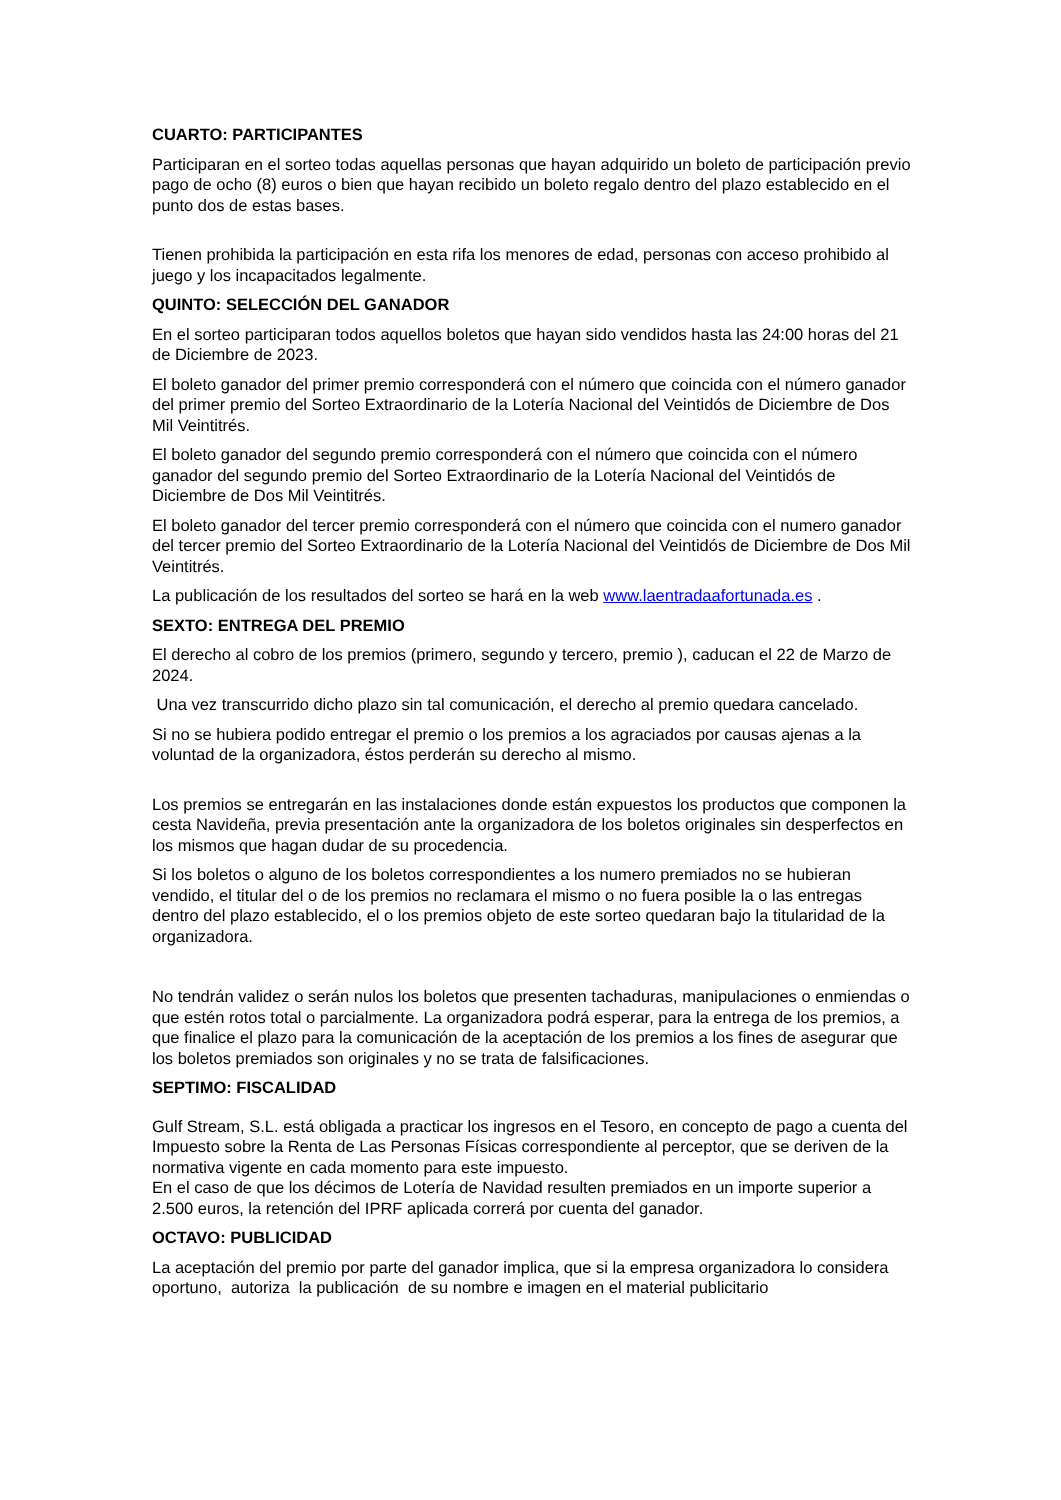CUARTO: PARTICIPANTES
Participaran en el sorteo todas aquellas personas que hayan adquirido un boleto de participación previo pago de ocho (8) euros o bien que hayan recibido un boleto regalo dentro del plazo establecido en el punto dos de estas bases.
Tienen prohibida la participación en esta rifa los menores de edad, personas con acceso prohibido al juego y los incapacitados legalmente.
QUINTO: SELECCIÓN DEL GANADOR
En el sorteo participaran todos aquellos boletos que hayan sido vendidos hasta las 24:00 horas del 21 de Diciembre de 2023.
El boleto ganador del primer premio corresponderá con el número que coincida con el número ganador del primer premio del Sorteo Extraordinario de la Lotería Nacional del Veintidós de Diciembre de Dos Mil Veintitrés.
El boleto ganador del segundo premio corresponderá con el número que coincida con el número ganador del segundo premio del Sorteo Extraordinario de la Lotería Nacional del Veintidós de Diciembre de Dos Mil Veintitrés.
El boleto ganador del tercer premio corresponderá con el número que coincida con el numero ganador del tercer premio del Sorteo Extraordinario de la Lotería Nacional del Veintidós de Diciembre de Dos Mil Veintitrés.
La publicación de los resultados del sorteo se hará en la web www.laentradaafortunada.es .
SEXTO: ENTREGA DEL PREMIO
El derecho al cobro de los premios (primero, segundo y tercero, premio ), caducan el 22 de Marzo de 2024.
Una vez transcurrido dicho plazo sin tal comunicación, el derecho al premio quedara cancelado.
Si no se hubiera podido entregar el premio o los premios a los agraciados por causas ajenas a la voluntad de la organizadora, éstos perderán su derecho al mismo.
Los premios se entregarán en las instalaciones donde están expuestos los productos que componen la cesta Navideña, previa presentación ante la organizadora de los boletos originales sin desperfectos en los mismos que hagan dudar de su procedencia.
Si los boletos o alguno de los boletos correspondientes a los numero premiados no se hubieran vendido, el titular del o de los premios no reclamara el mismo o no fuera posible la o las entregas dentro del plazo establecido, el o los premios objeto de este sorteo quedaran bajo la titularidad de la organizadora.
No tendrán validez o serán nulos los boletos que presenten tachaduras, manipulaciones o enmiendas o que estén rotos total o parcialmente. La organizadora podrá esperar, para la entrega de los premios, a que finalice el plazo para la comunicación de la aceptación de los premios a los fines de asegurar que los boletos premiados son originales y no se trata de falsificaciones.
SEPTIMO: FISCALIDAD
Gulf Stream, S.L. está obligada a practicar los ingresos en el Tesoro, en concepto de pago a cuenta del Impuesto sobre la Renta de Las Personas Físicas correspondiente al perceptor, que se deriven de la normativa vigente en cada momento para este impuesto.
En el caso de que los décimos de Lotería de Navidad resulten premiados en un importe superior a 2.500 euros, la retención del IPRF aplicada correrá por cuenta del ganador.
OCTAVO: PUBLICIDAD
La aceptación del premio por parte del ganador implica, que si la empresa organizadora lo considera oportuno, autoriza la publicación de su nombre e imagen en el material publicitario